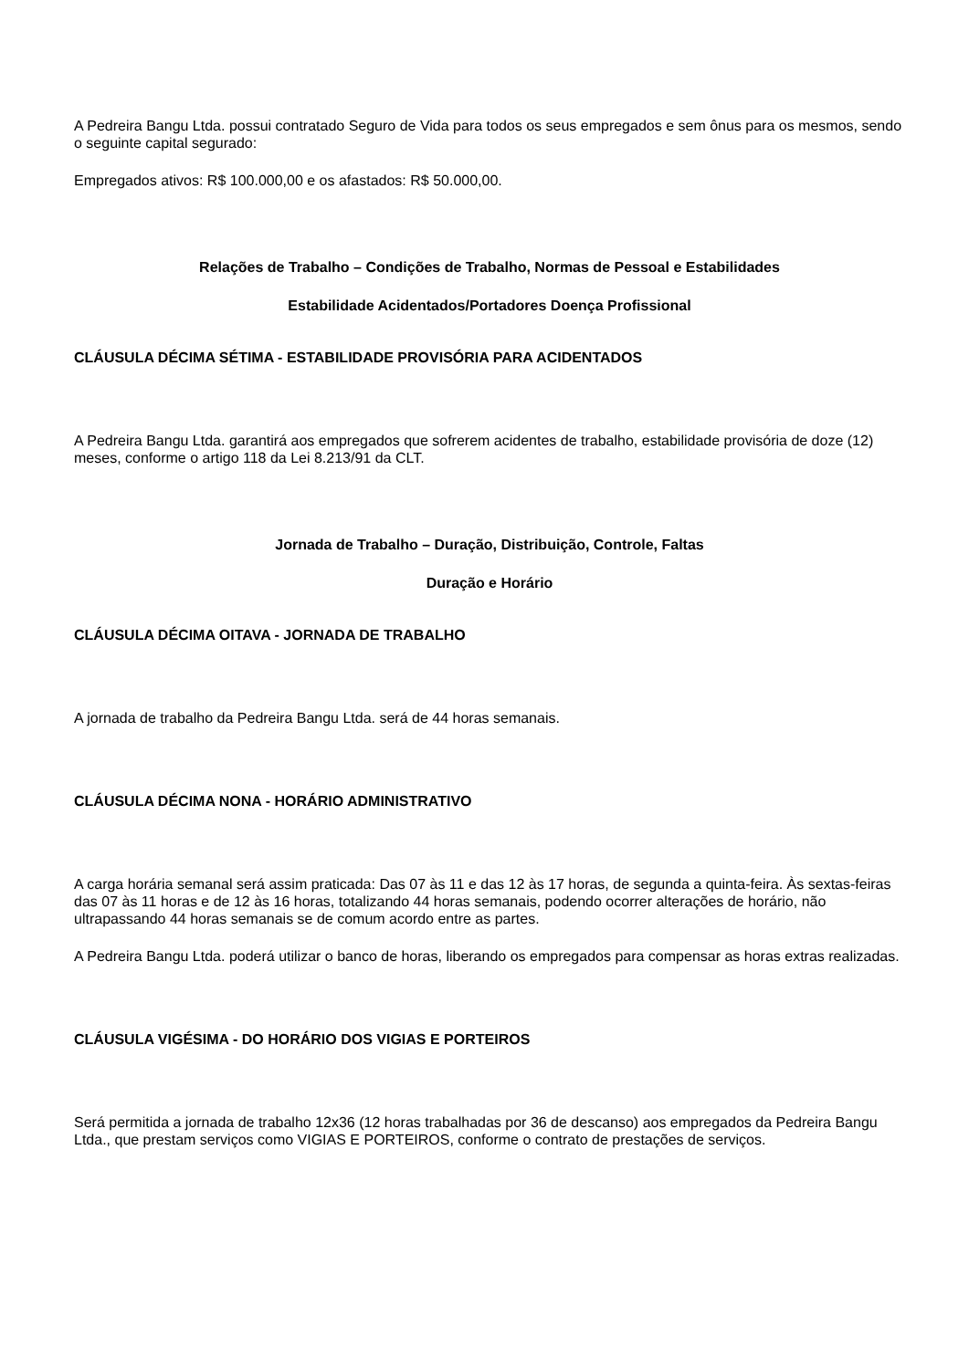A Pedreira Bangu Ltda. possui contratado Seguro de Vida para todos os seus empregados e sem ônus para os mesmos, sendo o seguinte capital segurado:
Empregados ativos: R$ 100.000,00 e os afastados: R$ 50.000,00.
Relações de Trabalho – Condições de Trabalho, Normas de Pessoal e Estabilidades
Estabilidade Acidentados/Portadores Doença Profissional
CLÁUSULA DÉCIMA SÉTIMA - ESTABILIDADE PROVISÓRIA PARA ACIDENTADOS
A Pedreira Bangu Ltda. garantirá aos empregados que sofrerem acidentes de trabalho, estabilidade provisória de doze (12) meses, conforme o artigo 118 da Lei 8.213/91 da CLT.
Jornada de Trabalho – Duração, Distribuição, Controle, Faltas
Duração e Horário
CLÁUSULA DÉCIMA OITAVA - JORNADA DE TRABALHO
A jornada de trabalho da Pedreira Bangu Ltda. será de 44 horas semanais.
CLÁUSULA DÉCIMA NONA - HORÁRIO ADMINISTRATIVO
A carga horária semanal será assim praticada: Das 07 às 11 e das 12 às 17 horas, de segunda a quinta-feira. Às sextas-feiras das 07 às 11 horas e de 12 às 16 horas, totalizando 44 horas semanais, podendo ocorrer alterações de horário, não ultrapassando 44 horas semanais se de comum acordo entre as partes.
A Pedreira Bangu Ltda. poderá utilizar o banco de horas, liberando os empregados para compensar as horas extras realizadas.
CLÁUSULA VIGÉSIMA - DO HORÁRIO DOS VIGIAS E PORTEIROS
Será permitida a jornada de trabalho 12x36 (12 horas trabalhadas por 36 de descanso) aos empregados da Pedreira Bangu Ltda., que prestam serviços como VIGIAS E PORTEIROS, conforme o contrato de prestações de serviços.